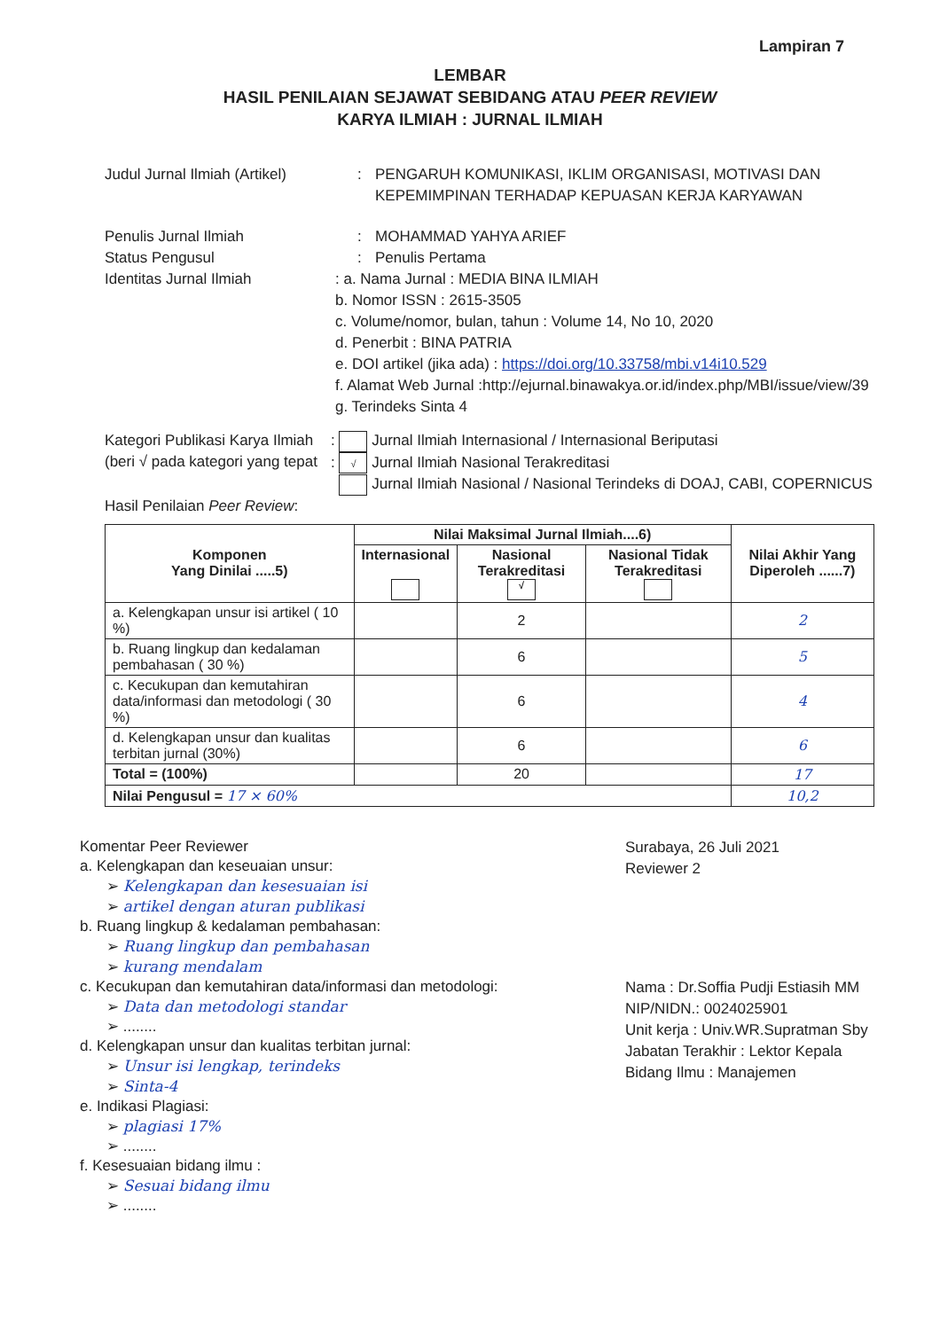Lampiran 7
LEMBAR
HASIL PENILAIAN SEJAWAT SEBIDANG ATAU PEER REVIEW
KARYA ILMIAH : JURNAL ILMIAH
Judul Jurnal Ilmiah (Artikel)
: PENGARUH KOMUNIKASI, IKLIM ORGANISASI, MOTIVASI DAN KEPEMIMPINAN TERHADAP KEPUASAN KERJA KARYAWAN
Penulis Jurnal Ilmiah : MOHAMMAD YAHYA ARIEF
Status Pengusul : Penulis Pertama
Identitas Jurnal Ilmiah : a. Nama Jurnal : MEDIA BINA ILMIAH
b. Nomor ISSN : 2615-3505
c. Volume/nomor, bulan, tahun : Volume 14, No 10, 2020
d. Penerbit : BINA PATRIA
e. DOI artikel (jika ada) : https://doi.org/10.33758/mbi.v14i10.529
f. Alamat Web Jurnal :http://ejurnal.binawakya.or.id/index.php/MBI/issue/view/39
g. Terindeks Sinta 4
Kategori Publikasi Karya Ilmiah
(beri √ pada kategori yang tepat
: Jurnal Ilmiah Internasional / Internasional Beriputasi
: √ Jurnal Ilmiah Nasional Terakreditasi
Jurnal Ilmiah Nasional / Nasional Terindeks di DOAJ, CABI, COPERNICUS
Hasil Penilaian Peer Review :
| Komponen Yang Dinilai .....5) | Nilai Maksimal Jurnal Ilmiah....6) | | | Nilai Akhir Yang Diperoleh ......7) |
| --- | --- | --- | --- | --- |
| | Internasional | Nasional Terakreditasi √ | Nasional Tidak Terakreditasi | |
| a. Kelengkapan unsur isi artikel ( 10 %) | | 2 | | 2 |
| b. Ruang lingkup dan kedalaman pembahasan ( 30 %) | | 6 | | 5 |
| c. Kecukupan dan kemutahiran data/informasi dan metodologi ( 30 %) | | 6 | | 4 |
| d. Kelengkapan unsur dan kualitas terbitan jurnal (30%) | | 6 | | 6 |
| Total = (100%) | | 20 | | 17 |
| Nilai Pengusul = 17 × 60% | | | | 10,2 |
Komentar Peer Reviewer
a. Kelengkapan dan keseuaian unsur:
➢ Kelengkapan dan kesesuaian isi
➢ artikel dengan aturan publikasi
b. Ruang lingkup & kedalaman pembahasan:
➢ Ruang lingkup dan pembahasan
➢ kurang mendalam
c. Kecukupan dan kemutahiran data/informasi dan metodologi:
➢ Data dan metodologi standar
➢ ........
d. Kelengkapan unsur dan kualitas terbitan jurnal:
➢ Unsur isi lengkap, terindeks
➢ Sinta-4
e. Indikasi Plagiasi:
➢ plagiasi 17%
➢ ........
f. Kesesuaian bidang ilmu :
➢ Sesuai bidang ilmu
➢ ........
Surabaya, 26 Juli 2021
Reviewer 2
Nama : Dr.Soffia Pudji Estiasih MM
NIP/NIDN.: 0024025901
Unit kerja : Univ.WR.Supratman Sby
Jabatan Terakhir : Lektor Kepala
Bidang Ilmu : Manajemen